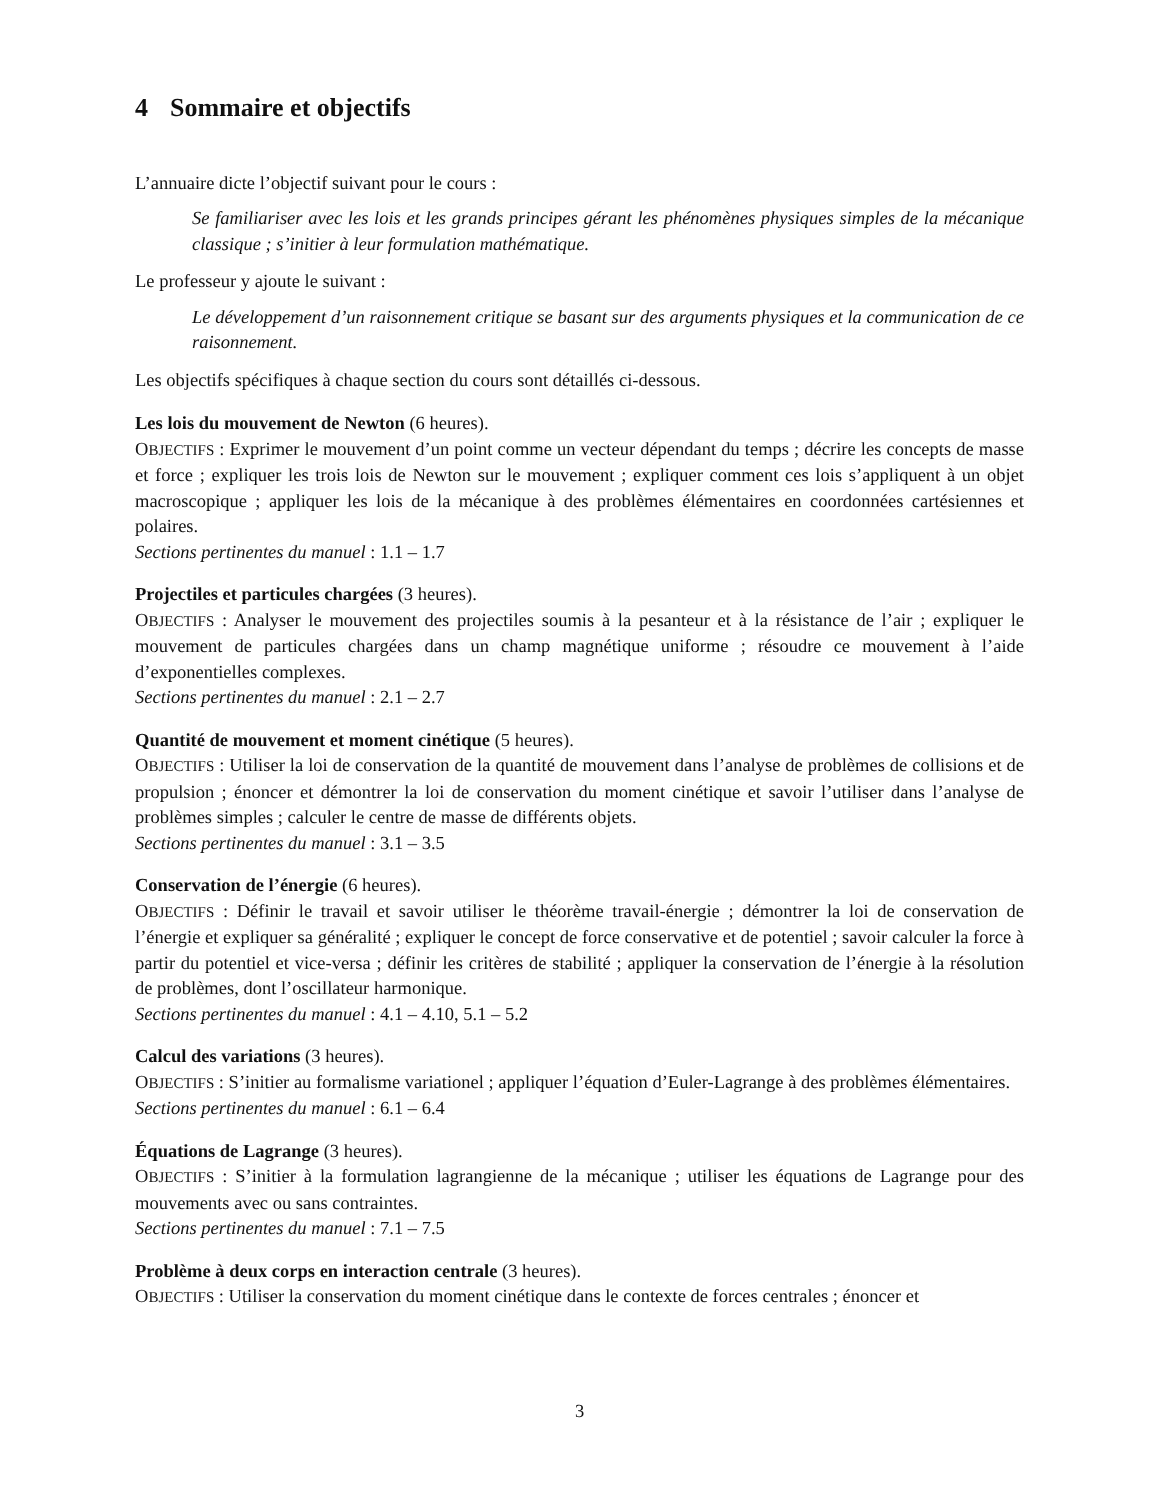4 Sommaire et objectifs
L’annuaire dicte l’objectif suivant pour le cours :
Se familiariser avec les lois et les grands principes gérant les phénomènes physiques simples de la mécanique classique ; s’initier à leur formulation mathématique.
Le professeur y ajoute le suivant :
Le développement d’un raisonnement critique se basant sur des arguments physiques et la communication de ce raisonnement.
Les objectifs spécifiques à chaque section du cours sont détaillés ci-dessous.
Les lois du mouvement de Newton (6 heures).
OBJECTIFS : Exprimer le mouvement d’un point comme un vecteur dépendant du temps ; décrire les concepts de masse et force ; expliquer les trois lois de Newton sur le mouvement ; expliquer comment ces lois s’appliquent à un objet macroscopique ; appliquer les lois de la mécanique à des problèmes élémentaires en coordonnées cartésiennes et polaires.
Sections pertinentes du manuel : 1.1 – 1.7
Projectiles et particules chargées (3 heures).
OBJECTIFS : Analyser le mouvement des projectiles soumis à la pesanteur et à la résistance de l’air ; expliquer le mouvement de particules chargées dans un champ magnétique uniforme ; résoudre ce mouvement à l’aide d’exponentielles complexes.
Sections pertinentes du manuel : 2.1 – 2.7
Quantité de mouvement et moment cinétique (5 heures).
OBJECTIFS : Utiliser la loi de conservation de la quantité de mouvement dans l’analyse de problèmes de collisions et de propulsion ; énoncer et démontrer la loi de conservation du moment cinétique et savoir l’utiliser dans l’analyse de problèmes simples ; calculer le centre de masse de différents objets.
Sections pertinentes du manuel : 3.1 – 3.5
Conservation de l’énergie (6 heures).
OBJECTIFS : Définir le travail et savoir utiliser le théorème travail-énergie ; démontrer la loi de conservation de l’énergie et expliquer sa généralité ; expliquer le concept de force conservative et de potentiel ; savoir calculer la force à partir du potentiel et vice-versa ; définir les critères de stabilité ; appliquer la conservation de l’énergie à la résolution de problèmes, dont l’oscillateur harmonique.
Sections pertinentes du manuel : 4.1 – 4.10, 5.1 – 5.2
Calcul des variations (3 heures).
OBJECTIFS : S’initier au formalisme variationel ; appliquer l’équation d’Euler-Lagrange à des problèmes élémentaires.
Sections pertinentes du manuel : 6.1 – 6.4
Équations de Lagrange (3 heures).
OBJECTIFS : S’initier à la formulation lagrangienne de la mécanique ; utiliser les équations de Lagrange pour des mouvements avec ou sans contraintes.
Sections pertinentes du manuel : 7.1 – 7.5
Problème à deux corps en interaction centrale (3 heures).
OBJECTIFS : Utiliser la conservation du moment cinétique dans le contexte de forces centrales ; énoncer et
3